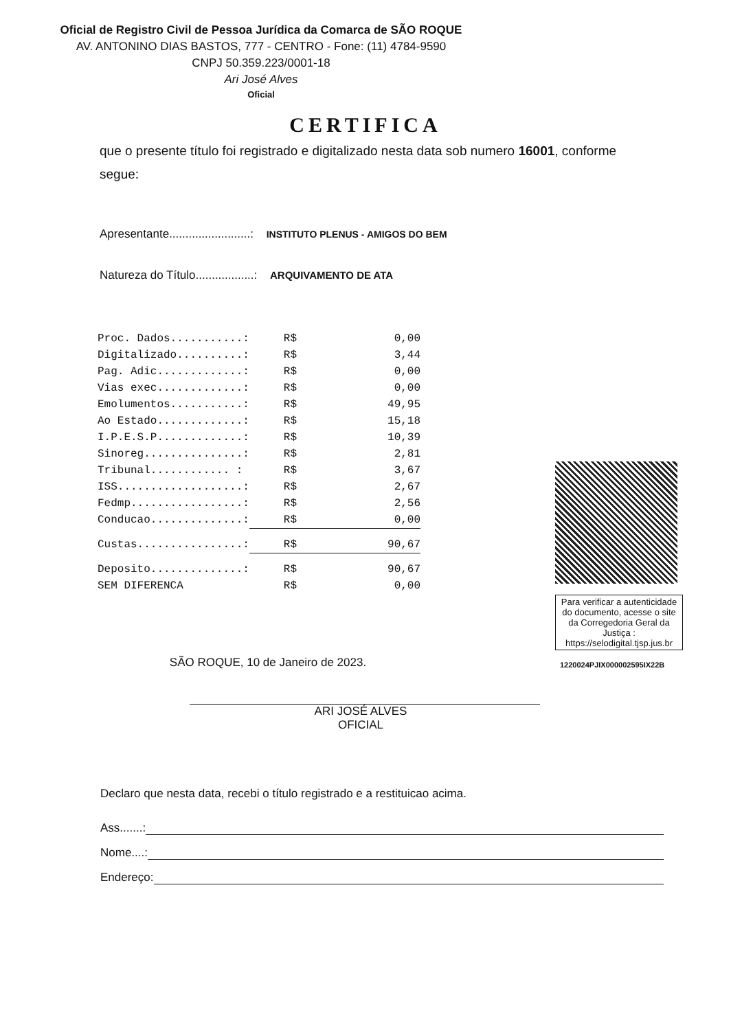Oficial de Registro Civil de Pessoa Jurídica da Comarca de SÃO ROQUE
AV. ANTONINO DIAS BASTOS, 777 - CENTRO - Fone: (11) 4784-9590
CNPJ 50.359.223/0001-18
Ari José Alves
Oficial
CERTIFICA
que o presente título foi registrado e digitalizado nesta data sob numero 16001, conforme segue:
Apresentante.........................: INSTITUTO PLENUS - AMIGOS DO BEM
Natureza do Título..................: ARQUIVAMENTO DE ATA
| Proc. Dados...........: | R$ | 0,00 |
| Digitalizado..........: | R$ | 3,44 |
| Pag. Adic.............: | R$ | 0,00 |
| Vias exec.............: | R$ | 0,00 |
| Emolumentos...........: | R$ | 49,95 |
| Ao Estado.............: | R$ | 15,18 |
| I.P.E.S.P.............: | R$ | 10,39 |
| Sinoreg...............: | R$ | 2,81 |
| Tribunal............ : | R$ | 3,67 |
| ISS...................: | R$ | 2,67 |
| Fedmp.................: | R$ | 2,56 |
| Conducao..............: | R$ | 0,00 |
| Custas................: | R$ | 90,67 |
| Deposito..............: | R$ | 90,67 |
| SEM DIFERENCA | R$ | 0,00 |
Para verificar a autenticidade do documento, acesse o site da Corregedoria Geral da Justiça : https://selodigital.tjsp.jus.br
1220024PJIX000002595IX22B
SÃO ROQUE, 10 de Janeiro de 2023.
ARI JOSÉ ALVES
OFICIAL
Declaro que nesta data, recebi o título registrado e a restituicao acima.
Ass.......:
Nome....:
Endereço: